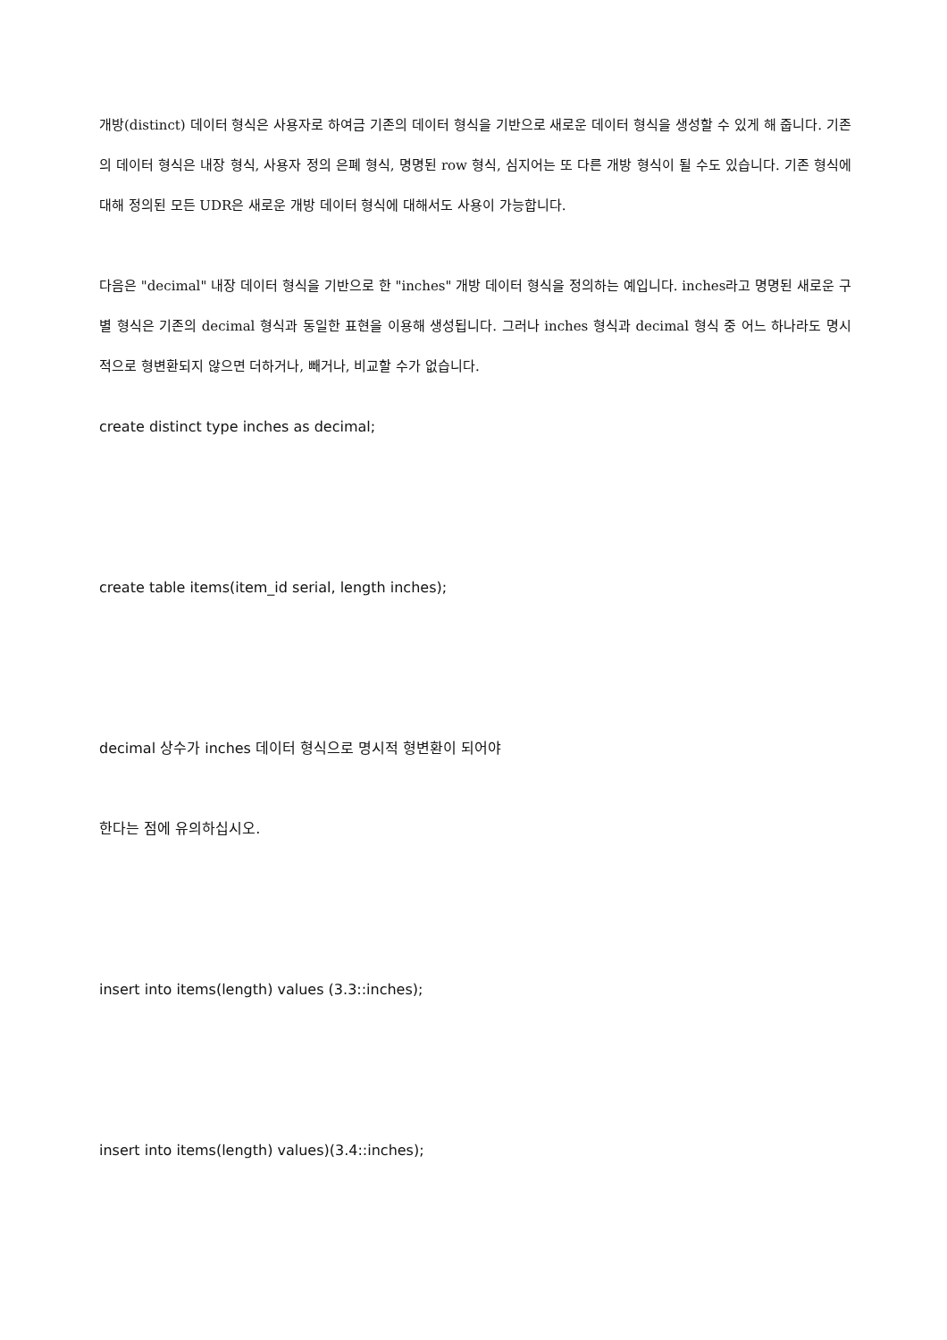개방(distinct) 데이터 형식은 사용자로 하여금 기존의 데이터 형식을 기반으로 새로운 데이터 형식을 생성할 수 있게 해 줍니다. 기존의 데이터 형식은 내장 형식, 사용자 정의 은폐 형식, 명명된 row 형식, 심지어는 또 다른 개방 형식이 될 수도 있습니다. 기존 형식에 대해 정의된 모든 UDR은 새로운 개방 데이터 형식에 대해서도 사용이 가능합니다.
다음은 "decimal" 내장 데이터 형식을 기반으로 한 "inches" 개방 데이터 형식을 정의하는 예입니다. inches라고 명명된 새로운 구별 형식은 기존의 decimal 형식과 동일한 표현을 이용해 생성됩니다. 그러나 inches 형식과 decimal 형식 중 어느 하나라도 명시적으로 형변환되지 않으면 더하거나, 빼거나, 비교할 수가 없습니다.
create distinct type inches as decimal;
create table items(item_id serial, length inches);
decimal 상수가 inches 데이터 형식으로 명시적 형변환이 되어야
한다는 점에 유의하십시오.
insert into items(length) values (3.3::inches);
insert into items(length) values)(3.4::inches);